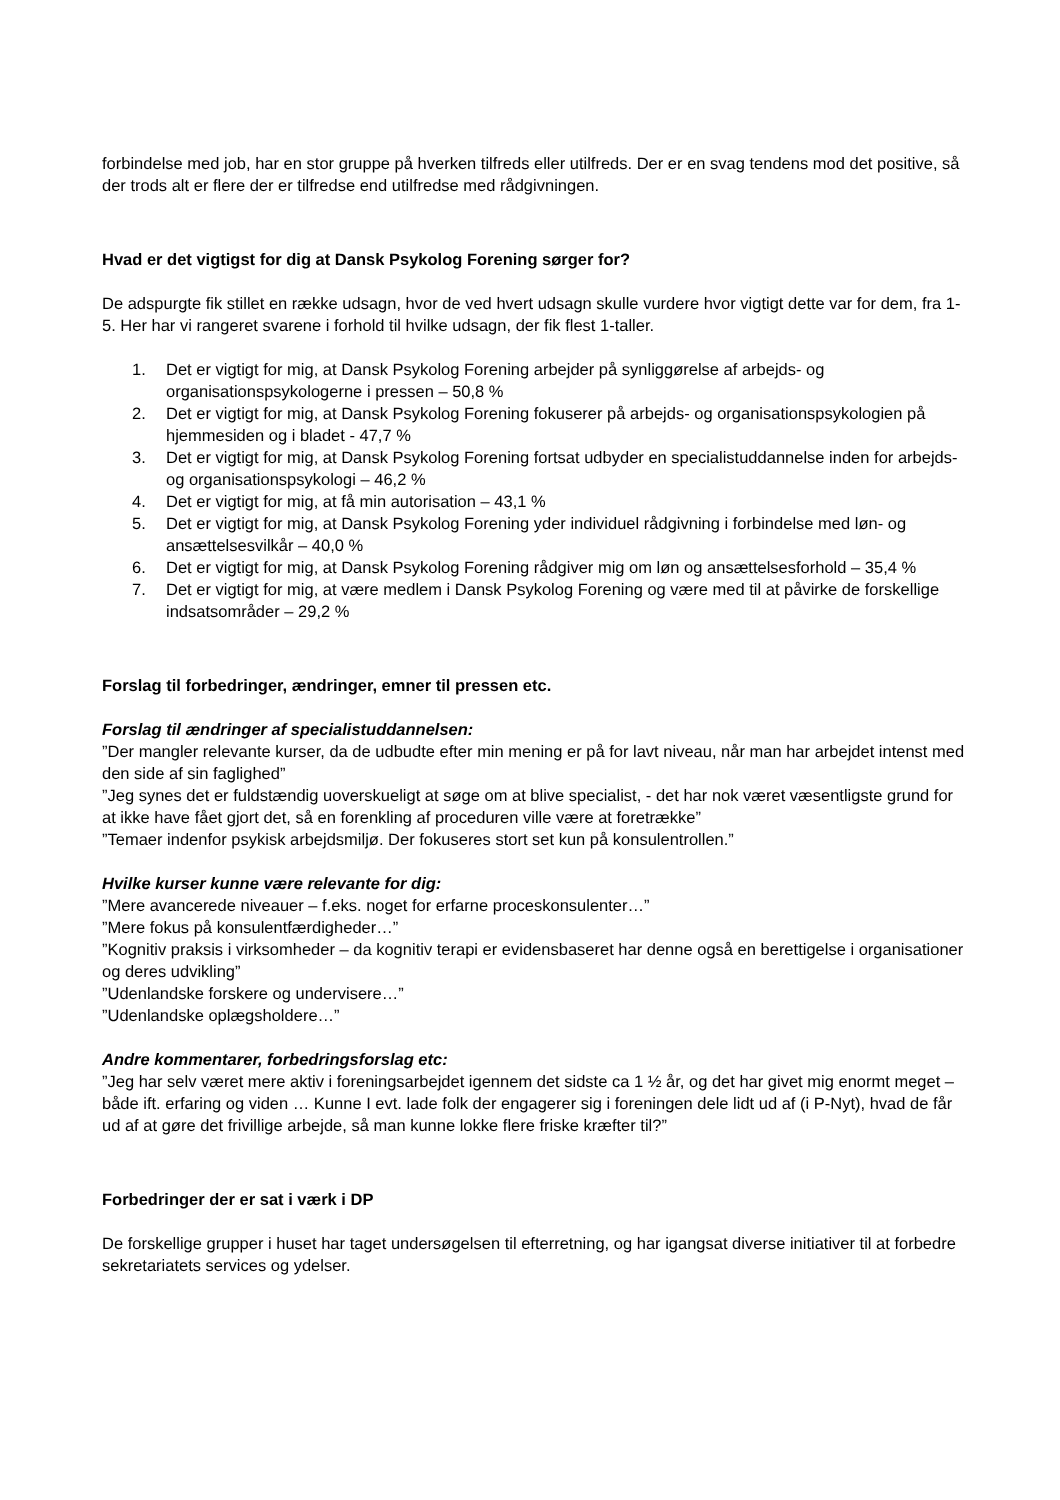forbindelse med job, har en stor gruppe på hverken tilfreds eller utilfreds. Der er en svag tendens mod det positive, så der trods alt er flere der er tilfredse end utilfredse med rådgivningen.
Hvad er det vigtigst for dig at Dansk Psykolog Forening sørger for?
De adspurgte fik stillet en række udsagn, hvor de ved hvert udsagn skulle vurdere hvor vigtigt dette var for dem, fra 1-5. Her har vi rangeret svarene i forhold til hvilke udsagn, der fik flest 1-taller.
1. Det er vigtigt for mig, at Dansk Psykolog Forening arbejder på synliggørelse af arbejds- og organisationspsykologerne i pressen – 50,8 %
2. Det er vigtigt for mig, at Dansk Psykolog Forening fokuserer på arbejds- og organisationspsykologien på hjemmesiden og i bladet - 47,7 %
3. Det er vigtigt for mig, at Dansk Psykolog Forening fortsat udbyder en specialistuddannelse inden for arbejds- og organisationspsykologi – 46,2 %
4. Det er vigtigt for mig, at få min autorisation – 43,1 %
5. Det er vigtigt for mig, at Dansk Psykolog Forening yder individuel rådgivning i forbindelse med løn- og ansættelsesvilkår – 40,0 %
6. Det er vigtigt for mig, at Dansk Psykolog Forening rådgiver mig om løn og ansættelsesforhold – 35,4 %
7. Det er vigtigt for mig, at være medlem i Dansk Psykolog Forening og være med til at påvirke de forskellige indsatsområder – 29,2 %
Forslag til forbedringer, ændringer, emner til pressen etc.
Forslag til ændringer af specialistuddannelsen:
”Der mangler relevante kurser, da de udbudte efter min mening er på for lavt niveau, når man har arbejdet intenst med den side af sin faglighed”
”Jeg synes det er fuldstændig uoverskueligt at søge om at blive specialist, - det har nok været væsentligste grund for at ikke have fået gjort det, så en forenkling af proceduren ville være at foretrække”
”Temaer indenfor psykisk arbejdsmiljø. Der fokuseres stort set kun på konsulentrollen.”
Hvilke kurser kunne være relevante for dig:
”Mere avancerede niveauer – f.eks. noget for erfarne proceskonsulenter…”
”Mere fokus på konsulentfærdigheder…”
”Kognitiv praksis i virksomheder – da kognitiv terapi er evidensbaseret har denne også en berettigelse i organisationer og deres udvikling”
”Udenlandske forskere og undervisere…”
”Udenlandske oplægsholdere…”
Andre kommentarer, forbedringsforslag etc:
”Jeg har selv været mere aktiv i foreningsarbejdet igennem det sidste ca 1 ½ år, og det har givet mig enormt meget – både ift. erfaring og viden … Kunne I evt. lade folk der engagerer sig i foreningen dele lidt ud af (i P-Nyt), hvad de får ud af at gøre det frivillige arbejde, så man kunne lokke flere friske kræfter til?”
Forbedringer der er sat i værk i DP
De forskellige grupper i huset har taget undersøgelsen til efterretning, og har igangsat diverse initiativer til at forbedre sekretariatets services og ydelser.